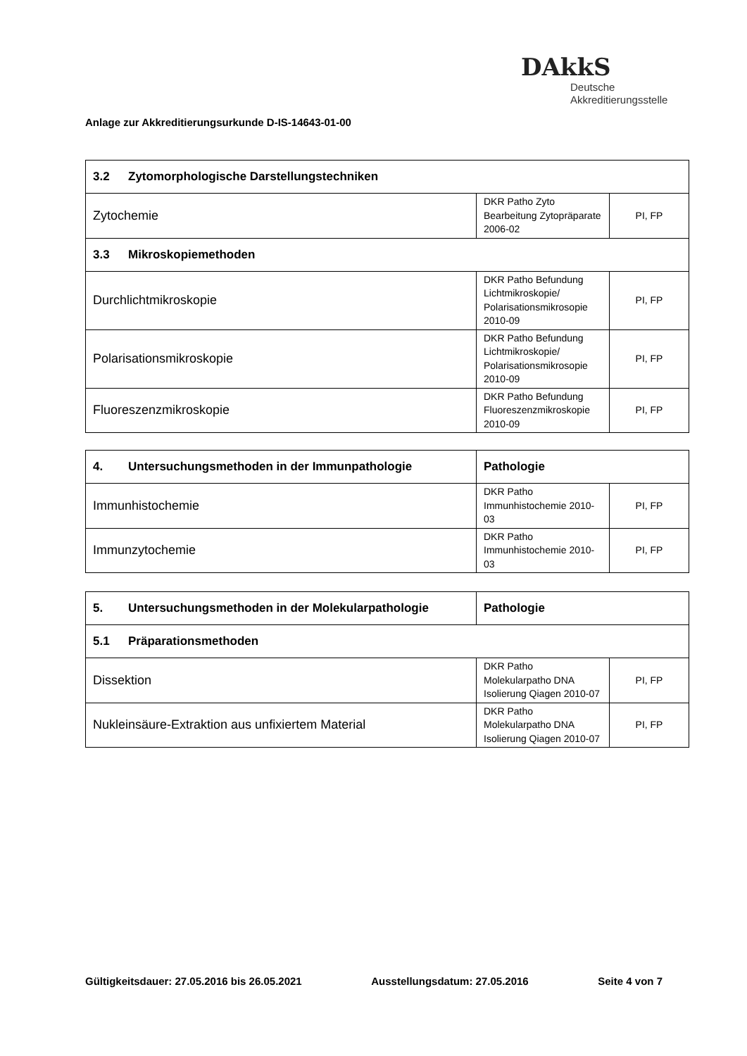DAkkS
Deutsche
Akkreditierungsstelle
Anlage zur Akkreditierungsurkunde D-IS-14643-01-00
| 3.2 Zytomorphologische Darstellungstechniken | | |
| Zytochemie | DKR Patho Zyto Bearbeitung Zytopräparate 2006-02 | PI, FP |
| 3.3 Mikroskopiemethoden | | |
| Durchlichtmikroskopie | DKR Patho Befundung Lichtmikroskopie/ Polarisationsmikrosopie 2010-09 | PI, FP |
| Polarisationsmikroskopie | DKR Patho Befundung Lichtmikroskopie/ Polarisationsmikrosopie 2010-09 | PI, FP |
| Fluoreszenzmikroskopie | DKR Patho Befundung Fluoreszenzmikroskopie 2010-09 | PI, FP |
| 4. Untersuchungsmethoden in der Immunpathologie | Pathologie | |
| Immunhistochemie | DKR Patho Immunhistochemie 2010-03 | PI, FP |
| Immunzytochemie | DKR Patho Immunhistochemie 2010-03 | PI, FP |
| 5. Untersuchungsmethoden in der Molekularpathologie | Pathologie | |
| 5.1 Präparationsmethoden | | |
| Dissektion | DKR Patho Molekularpatho DNA Isolierung Qiagen 2010-07 | PI, FP |
| Nukleinsäure-Extraktion aus unfixiertem Material | DKR Patho Molekularpatho DNA Isolierung Qiagen 2010-07 | PI, FP |
Gültigkeitsdauer: 27.05.2016 bis 26.05.2021 Ausstellungsdatum: 27.05.2016 Seite 4 von 7